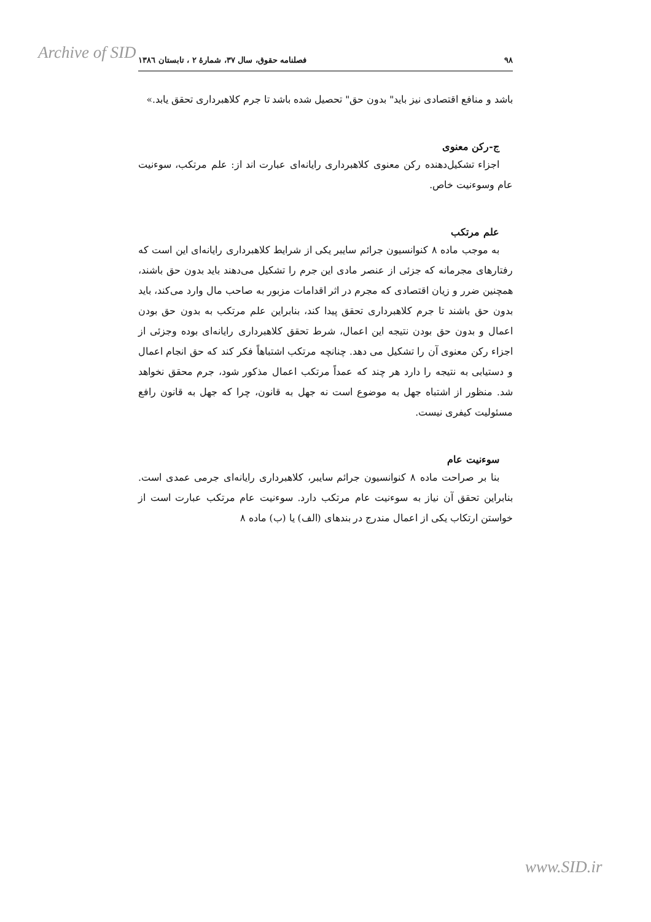Archive of SID
۹۸ فصلنامه حقوق، سال ۳۷، شمارۀ ۲ ، تابستان ۱۳۸٦
باشد و منافع اقتصادی نیز باید" بدون حق" تحصیل شده باشد تا جرم کلاهبرداری تحقق یابد.»
ج-رکن معنوی
اجزاء تشکیل‌دهنده رکن معنوی کلاهبرداری رایانه‌ای عبارت اند از: علم مرتکب، سوءنیت عام وسوءنیت خاص.
علم مرتکب
به موجب ماده ۸ کنوانسیون جرائم سایبر یکی از شرایط کلاهبرداری رایانه‌ای این است که رفتارهای مجرمانه که جزئی از عنصر مادی این جرم را تشکیل می‌دهند باید بدون حق باشند، همچنین ضرر و زیان اقتصادی که مجرم در اثر اقدامات مزبور به صاحب مال وارد می‌کند، باید بدون حق باشند تا جرم کلاهبرداری تحقق پیدا کند، بنابراین علم مرتکب به بدون حق بودن اعمال و بدون حق بودن نتیجه این اعمال، شرط تحقق کلاهبرداری رایانه‌ای بوده وجزئی از اجزاء رکن معنوی آن را تشکیل می دهد. چنانچه مرتکب اشتباهاً فکر کند که حق انجام اعمال و دستیابی به نتیجه را دارد هر چند که عمداً مرتکب اعمال مذکور شود، جرم محقق نخواهد شد. منظور از اشتباه جهل به موضوع است نه جهل به قانون، چرا که جهل به قانون رافع مسئولیت کیفری نیست.
سوءنیت عام
بنا بر صراحت ماده ۸ کنوانسیون جرائم سایبر، کلاهبرداری رایانه‌ای جرمی عمدی است. بنابراین تحقق آن نیاز به سوءنیت عام مرتکب دارد. سوءنیت عام مرتکب عبارت است از خواستن ارتکاب یکی از اعمال مندرج در بندهای (الف) یا (ب) ماده ۸
www.SID.ir